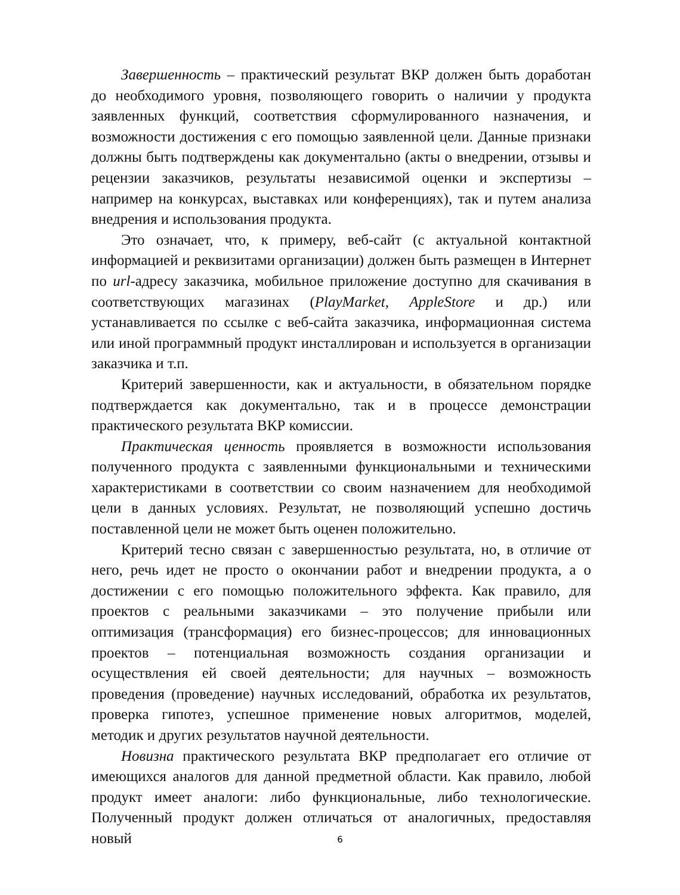Завершенность – практический результат ВКР должен быть доработан до необходимого уровня, позволяющего говорить о наличии у продукта заявленных функций, соответствия сформулированного назначения, и возможности достижения с его помощью заявленной цели. Данные признаки должны быть подтверждены как документально (акты о внедрении, отзывы и рецензии заказчиков, результаты независимой оценки и экспертизы – например на конкурсах, выставках или конференциях), так и путем анализа внедрения и использования продукта.
Это означает, что, к примеру, веб-сайт (с актуальной контактной информацией и реквизитами организации) должен быть размещен в Интернет по url-адресу заказчика, мобильное приложение доступно для скачивания в соответствующих магазинах (PlayMarket, AppleStore и др.) или устанавливается по ссылке с веб-сайта заказчика, информационная система или иной программный продукт инсталлирован и используется в организации заказчика и т.п.
Критерий завершенности, как и актуальности, в обязательном порядке подтверждается как документально, так и в процессе демонстрации практического результата ВКР комиссии.
Практическая ценность проявляется в возможности использования полученного продукта с заявленными функциональными и техническими характеристиками в соответствии со своим назначением для необходимой цели в данных условиях. Результат, не позволяющий успешно достичь поставленной цели не может быть оценен положительно.
Критерий тесно связан с завершенностью результата, но, в отличие от него, речь идет не просто о окончании работ и внедрении продукта, а о достижении с его помощью положительного эффекта. Как правило, для проектов с реальными заказчиками – это получение прибыли или оптимизация (трансформация) его бизнес-процессов; для инновационных проектов – потенциальная возможность создания организации и осуществления ей своей деятельности; для научных – возможность проведения (проведение) научных исследований, обработка их результатов, проверка гипотез, успешное применение новых алгоритмов, моделей, методик и других результатов научной деятельности.
Новизна практического результата ВКР предполагает его отличие от имеющихся аналогов для данной предметной области. Как правило, любой продукт имеет аналоги: либо функциональные, либо технологические. Полученный продукт должен отличаться от аналогичных, предоставляя новый
6